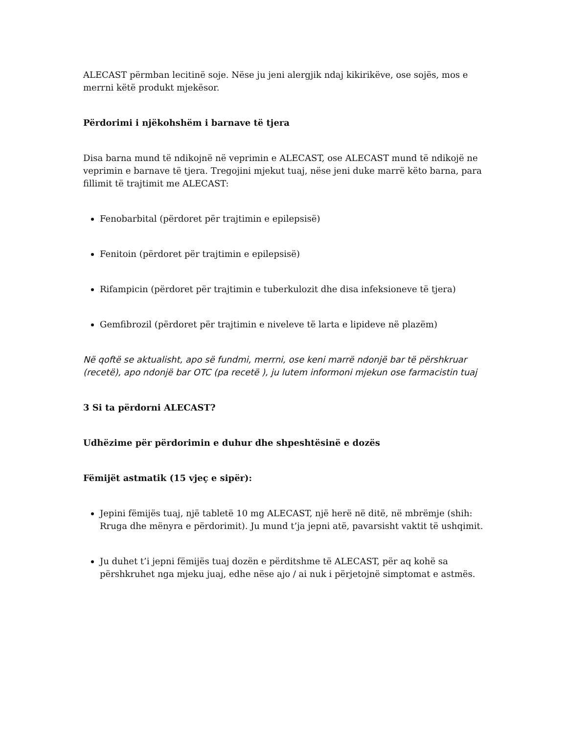ALECAST përmban lecitinë soje. Nëse ju jeni alergjik ndaj kikirikëve, ose sojës, mos e merrni këtë produkt mjekësor.
Përdorimi i njëkohshëm i barnave të tjera
Disa barna mund të ndikojnë në veprimin e ALECAST, ose ALECAST mund të ndikojë ne veprimin e barnave të tjera. Tregojini mjekut tuaj, nëse jeni duke marrë këto barna, para fillimit të trajtimit me ALECAST:
Fenobarbital (përdoret për trajtimin e epilepsisë)
Fenitoin (përdoret për trajtimin e epilepsisë)
Rifampicin (përdoret për trajtimin e tuberkulozit dhe disa infeksioneve të tjera)
Gemfibrozil (përdoret për trajtimin e niveleve të larta e lipideve në plazëm)
Në qoftë se aktualisht, apo së fundmi, merrni, ose keni marrë ndonjë bar të përshkruar (recetë), apo ndonjë bar OTC (pa recetë ), ju lutem informoni mjekun ose farmacistin tuaj
3 Si ta përdorni ALECAST?
Udhëzime për përdorimin e duhur dhe shpeshtësinë e dozës
Fëmijët astmatik (15 vjeç e sipër):
Jepini fëmijës tuaj, një tabletë 10 mg ALECAST, një herë në ditë, në mbrëmje (shih: Rruga dhe mënyra e përdorimit). Ju mund t’ja jepni atë, pavarsisht vaktit të ushqimit.
Ju duhet t’i jepni fëmijës tuaj dozën e përditshme të ALECAST, për aq kohë sa përshkruhet nga mjeku juaj, edhe nëse ajo / ai nuk i përjetojnë simptomat e astmës.